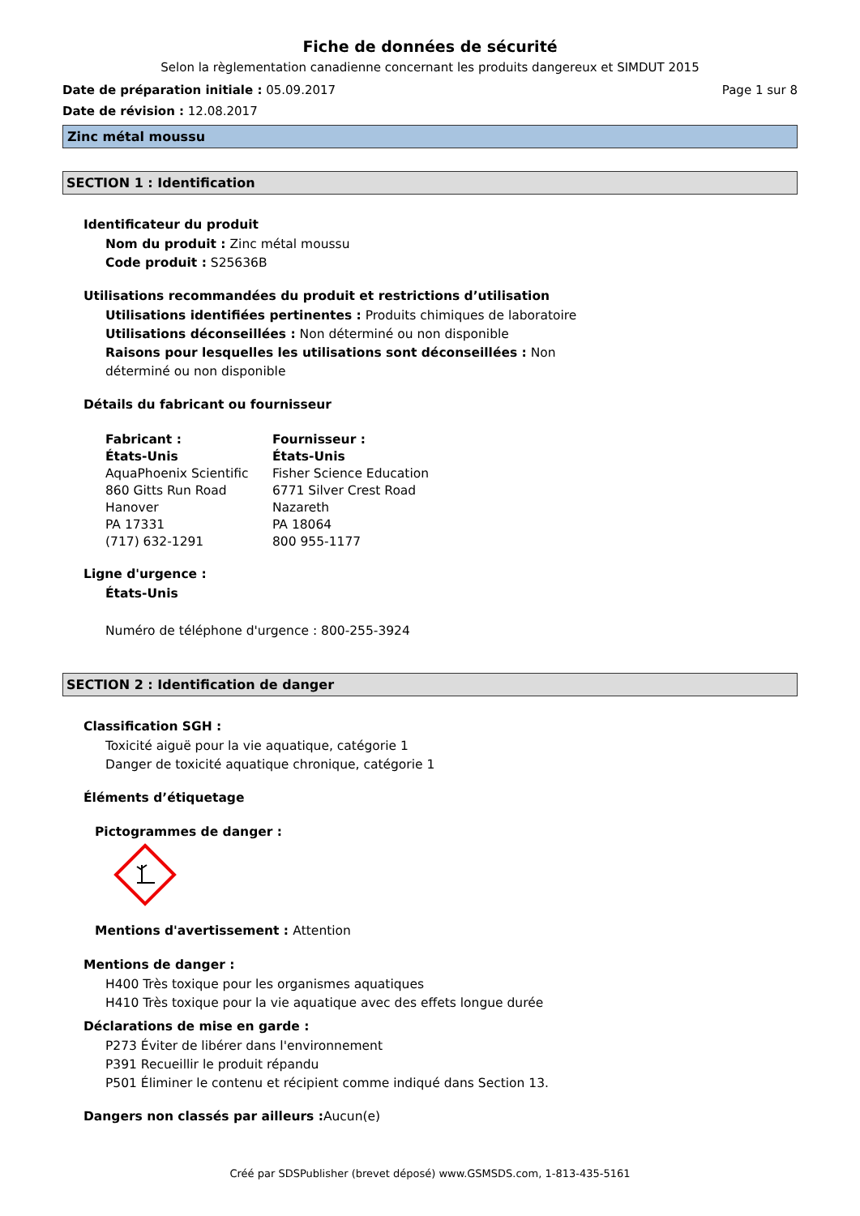Fiche de données de sécurité
Selon la règlementation canadienne concernant les produits dangereux et SIMDUT 2015
Date de préparation initiale : 05.09.2017 Page 1 sur 8
Date de révision : 12.08.2017
Zinc métal moussu
SECTION 1 : Identification
Identificateur du produit
Nom du produit : Zinc métal moussu
Code produit : S25636B
Utilisations recommandées du produit et restrictions d’utilisation
Utilisations identifiées pertinentes : Produits chimiques de laboratoire
Utilisations déconseillées : Non déterminé ou non disponible
Raisons pour lesquelles les utilisations sont déconseillées : Non
déterminé ou non disponible
Détails du fabricant ou fournisseur
Fabricant :
États-Unis
AquaPhoenix Scientific
860 Gitts Run Road
Hanover
PA 17331
(717) 632-1291
Fournisseur :
États-Unis
Fisher Science Education
6771 Silver Crest Road
Nazareth
PA 18064
800 955-1177
Ligne d'urgence :
États-Unis
Numéro de téléphone d'urgence : 800-255-3924
SECTION 2 : Identification de danger
Classification SGH :
Toxicité aiguë pour la vie aquatique, catégorie 1
Danger de toxicité aquatique chronique, catégorie 1
Éléments d’étiquetage
Pictogrammes de danger :
Mentions d'avertissement : Attention
Mentions de danger :
H400 Très toxique pour les organismes aquatiques
H410 Très toxique pour la vie aquatique avec des effets longue durée
Déclarations de mise en garde :
P273 Éviter de libérer dans l'environnement
P391 Recueillir le produit répandu
P501 Éliminer le contenu et récipient comme indiqué dans Section 13.
Dangers non classés par ailleurs :Aucun(e)
Créé par SDSPublisher (brevet déposé) www.GSMSDS.com, 1-813-435-5161